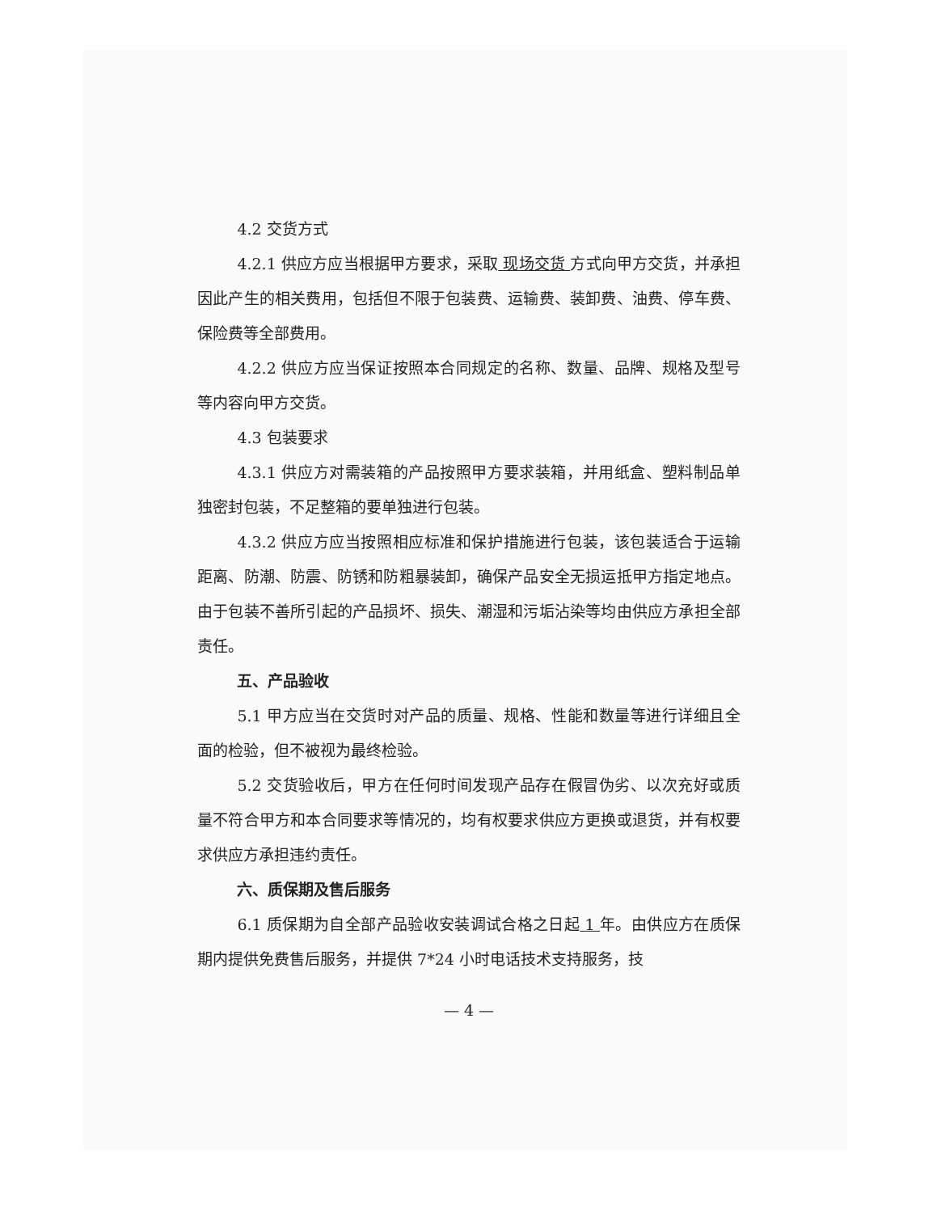4.2 交货方式
4.2.1 供应方应当根据甲方要求，采取 现场交货 方式向甲方交货，并承担因此产生的相关费用，包括但不限于包装费、运输费、装卸费、油费、停车费、保险费等全部费用。
4.2.2 供应方应当保证按照本合同规定的名称、数量、品牌、规格及型号等内容向甲方交货。
4.3 包装要求
4.3.1 供应方对需装箱的产品按照甲方要求装箱，并用纸盒、塑料制品单独密封包装，不足整箱的要单独进行包装。
4.3.2 供应方应当按照相应标准和保护措施进行包装，该包装适合于运输距离、防潮、防震、防锈和防粗暴装卸，确保产品安全无损运抵甲方指定地点。由于包装不善所引起的产品损坏、损失、潮湿和污垢沾染等均由供应方承担全部责任。
五、产品验收
5.1 甲方应当在交货时对产品的质量、规格、性能和数量等进行详细且全面的检验，但不被视为最终检验。
5.2 交货验收后，甲方在任何时间发现产品存在假冒伪劣、以次充好或质量不符合甲方和本合同要求等情况的，均有权要求供应方更换或退货，并有权要求供应方承担违约责任。
六、质保期及售后服务
6.1 质保期为自全部产品验收安装调试合格之日起 1 年。由供应方在质保期内提供免费售后服务，并提供 7*24 小时电话技术支持服务，技
— 4 —